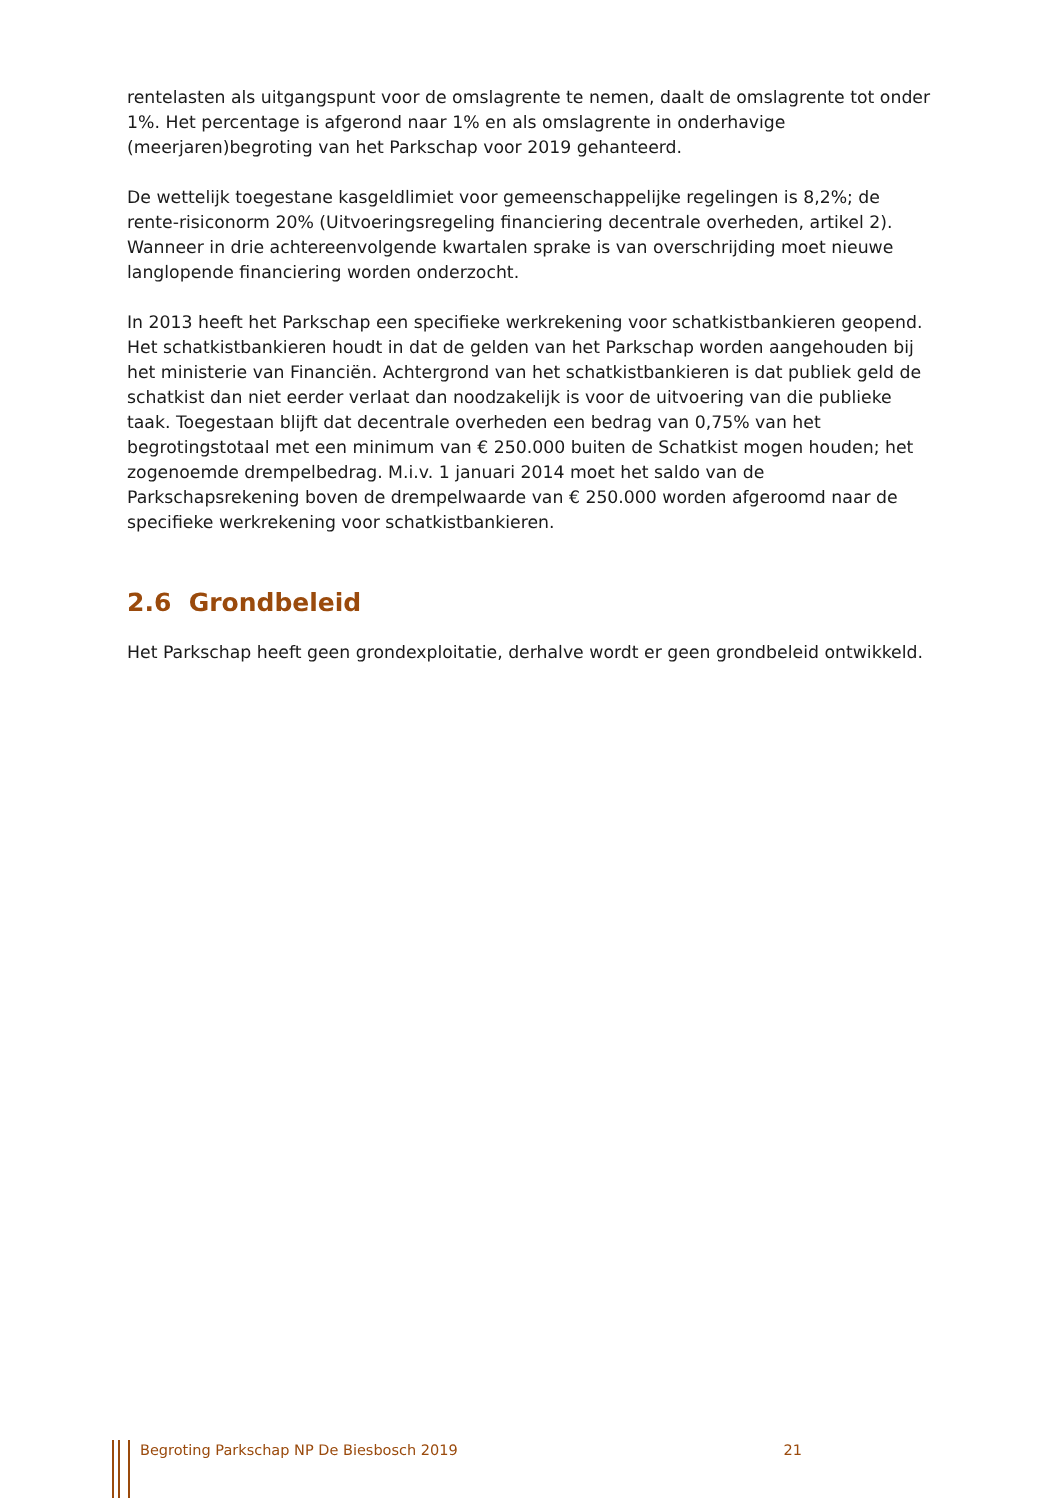rentelasten als uitgangspunt voor de omslagrente te nemen, daalt de omslagrente tot onder 1%. Het percentage is afgerond naar 1% en als omslagrente in onderhavige (meerjaren)begroting van het Parkschap voor 2019 gehanteerd.
De wettelijk toegestane kasgeldlimiet voor gemeenschappelijke regelingen is 8,2%; de rente-risiconorm 20% (Uitvoeringsregeling financiering decentrale overheden, artikel 2). Wanneer in drie achtereenvolgende kwartalen sprake is van overschrijding moet nieuwe langlopende financiering worden onderzocht.
In 2013 heeft het Parkschap een specifieke werkrekening voor schatkistbankieren geopend. Het schatkistbankieren houdt in dat de gelden van het Parkschap worden aangehouden bij het ministerie van Financiën. Achtergrond van het schatkistbankieren is dat publiek geld de schatkist dan niet eerder verlaat dan noodzakelijk is voor de uitvoering van die publieke taak. Toegestaan blijft dat decentrale overheden een bedrag van 0,75% van het begrotingstotaal met een minimum van € 250.000 buiten de Schatkist mogen houden; het zogenoemde drempelbedrag. M.i.v. 1 januari 2014 moet het saldo van de Parkschapsrekening boven de drempelwaarde van € 250.000 worden afgeroomd naar de specifieke werkrekening voor schatkistbankieren.
2.6 Grondbeleid
Het Parkschap heeft geen grondexploitatie, derhalve wordt er geen grondbeleid ontwikkeld.
Begroting Parkschap NP De Biesbosch 2019 21